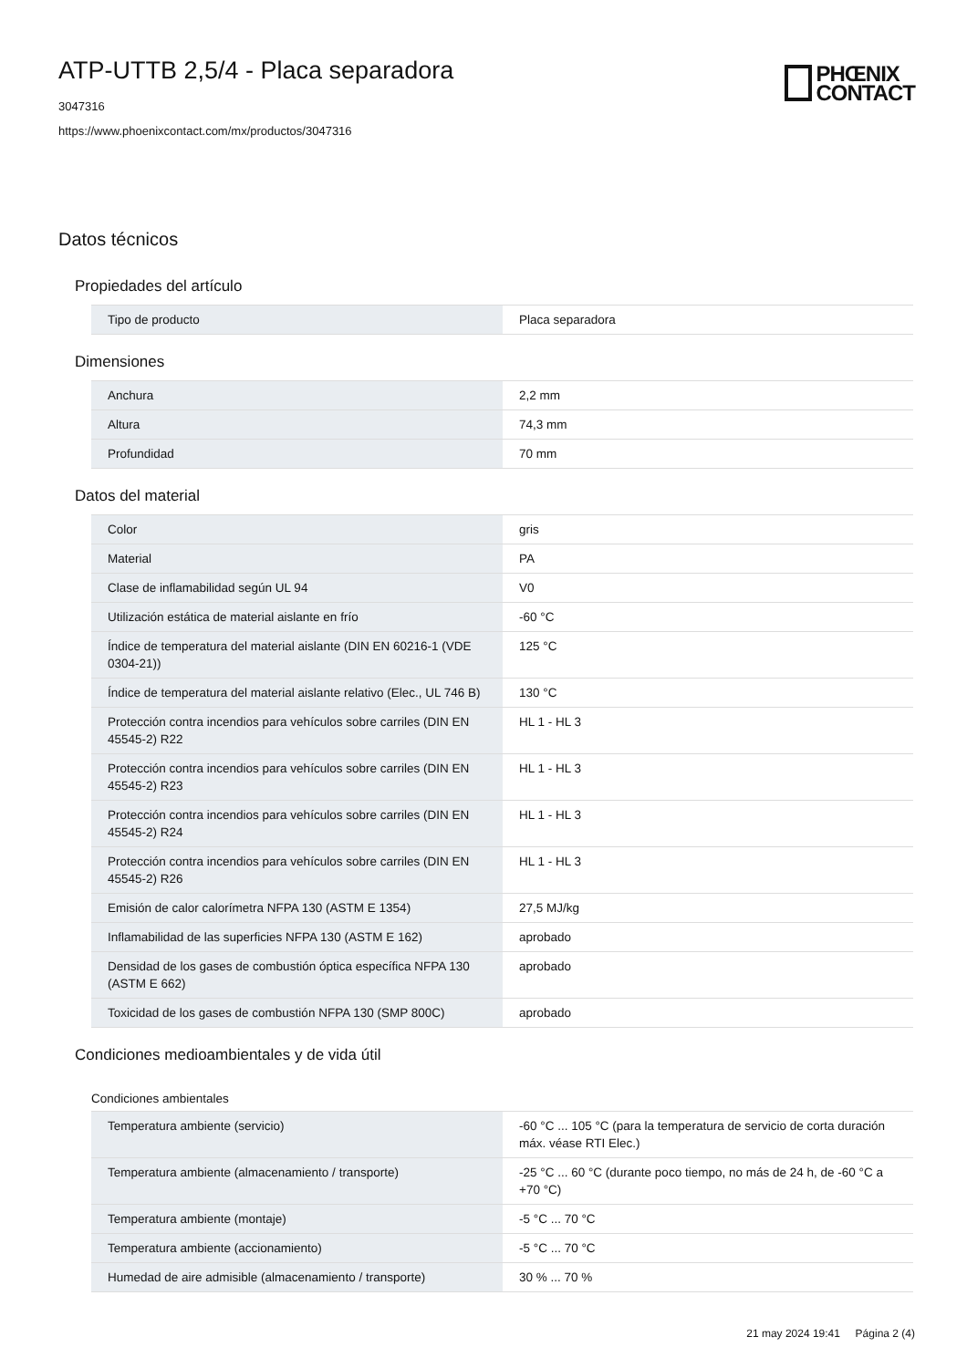PHŒNIX
CONTACT
ATP-UTTB 2,5/4 - Placa separadora
3047316
https://www.phoenixcontact.com/mx/productos/3047316
Datos técnicos
Propiedades del artículo
| Tipo de producto | Placa separadora |
Dimensiones
| Anchura | 2,2 mm |
| Altura | 74,3 mm |
| Profundidad | 70 mm |
Datos del material
| Color | gris |
| Material | PA |
| Clase de inflamabilidad según UL 94 | V0 |
| Utilización estática de material aislante en frío | -60 °C |
| Índice de temperatura del material aislante (DIN EN 60216-1 (VDE 0304-21)) | 125 °C |
| Índice de temperatura del material aislante relativo (Elec., UL 746 B) | 130 °C |
| Protección contra incendios para vehículos sobre carriles (DIN EN 45545-2) R22 | HL 1 - HL 3 |
| Protección contra incendios para vehículos sobre carriles (DIN EN 45545-2) R23 | HL 1 - HL 3 |
| Protección contra incendios para vehículos sobre carriles (DIN EN 45545-2) R24 | HL 1 - HL 3 |
| Protección contra incendios para vehículos sobre carriles (DIN EN 45545-2) R26 | HL 1 - HL 3 |
| Emisión de calor calorímetra NFPA 130 (ASTM E 1354) | 27,5 MJ/kg |
| Inflamabilidad de las superficies NFPA 130 (ASTM E 162) | aprobado |
| Densidad de los gases de combustión óptica específica NFPA 130 (ASTM E 662) | aprobado |
| Toxicidad de los gases de combustión NFPA 130 (SMP 800C) | aprobado |
Condiciones medioambientales y de vida útil
Condiciones ambientales
| Temperatura ambiente (servicio) | -60 °C ... 105 °C (para la temperatura de servicio de corta duración máx. véase RTI Elec.) |
| Temperatura ambiente (almacenamiento / transporte) | -25 °C ... 60 °C (durante poco tiempo, no más de 24 h, de -60 °C a +70 °C) |
| Temperatura ambiente (montaje) | -5 °C ... 70 °C |
| Temperatura ambiente (accionamiento) | -5 °C ... 70 °C |
| Humedad de aire admisible (almacenamiento / transporte) | 30 % ... 70 % |
21 may 2024 19:41 Página 2 (4)